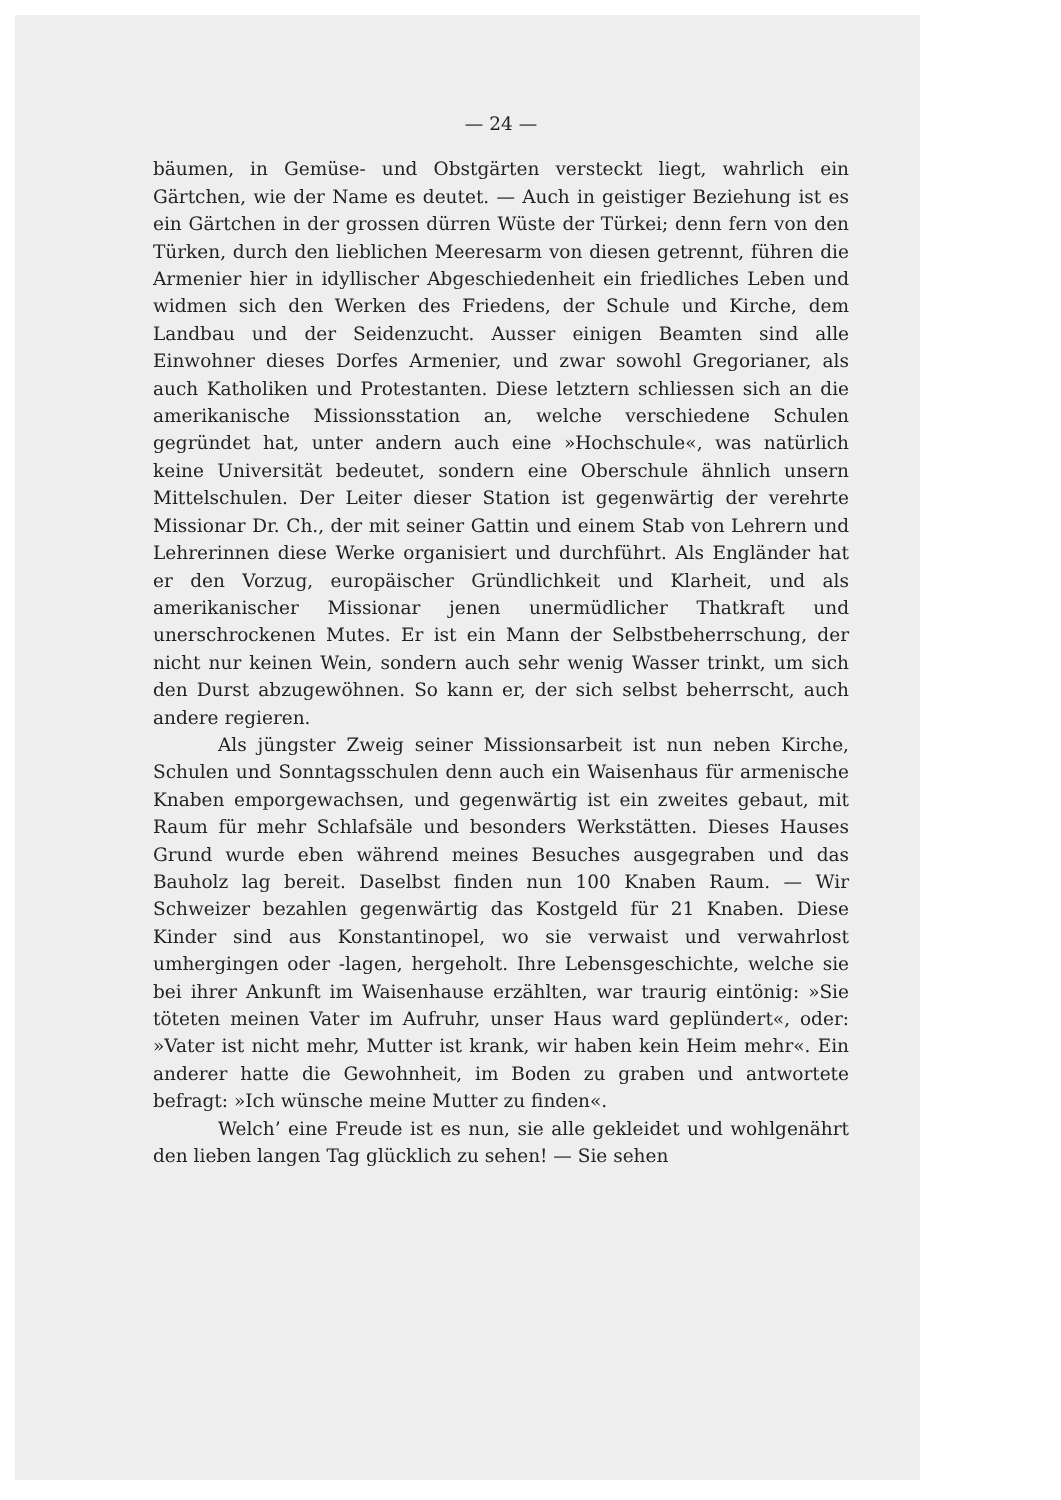— 24 —
bäumen, in Gemüse- und Obstgärten versteckt liegt, wahrlich ein Gärtchen, wie der Name es deutet. — Auch in geistiger Beziehung ist es ein Gärtchen in der grossen dürren Wüste der Türkei; denn fern von den Türken, durch den lieblichen Meeresarm von diesen getrennt, führen die Armenier hier in idyllischer Abgeschiedenheit ein friedliches Leben und widmen sich den Werken des Friedens, der Schule und Kirche, dem Landbau und der Seidenzucht. Ausser einigen Beamten sind alle Einwohner dieses Dorfes Armenier, und zwar sowohl Gregorianer, als auch Katholiken und Protestanten. Diese letztern schliessen sich an die amerikanische Missionsstation an, welche verschiedene Schulen gegründet hat, unter andern auch eine »Hochschule«, was natürlich keine Universität bedeutet, sondern eine Oberschule ähnlich unsern Mittelschulen. Der Leiter dieser Station ist gegenwärtig der verehrte Missionar Dr. Ch., der mit seiner Gattin und einem Stab von Lehrern und Lehrerinnen diese Werke organisiert und durchführt. Als Engländer hat er den Vorzug, europäischer Gründlichkeit und Klarheit, und als amerikanischer Missionar jenen unermüdlicher Thatkraft und unerschrockenen Mutes. Er ist ein Mann der Selbstbeherrschung, der nicht nur keinen Wein, sondern auch sehr wenig Wasser trinkt, um sich den Durst abzugewöhnen. So kann er, der sich selbst beherrscht, auch andere regieren.
Als jüngster Zweig seiner Missionsarbeit ist nun neben Kirche, Schulen und Sonntagsschulen denn auch ein Waisenhaus für armenische Knaben emporgewachsen, und gegenwärtig ist ein zweites gebaut, mit Raum für mehr Schlafsäle und besonders Werkstätten. Dieses Hauses Grund wurde eben während meines Besuches ausgegraben und das Bauholz lag bereit. Daselbst finden nun 100 Knaben Raum. — Wir Schweizer bezahlen gegenwärtig das Kostgeld für 21 Knaben. Diese Kinder sind aus Konstantinopel, wo sie verwaist und verwahrlost umhergingen oder -lagen, hergeholt. Ihre Lebensgeschichte, welche sie bei ihrer Ankunft im Waisenhause erzählten, war traurig eintönig: »Sie töteten meinen Vater im Aufruhr, unser Haus ward geplündert«, oder: »Vater ist nicht mehr, Mutter ist krank, wir haben kein Heim mehr«. Ein anderer hatte die Gewohnheit, im Boden zu graben und antwortete befragt: »Ich wünsche meine Mutter zu finden«.
Welch’ eine Freude ist es nun, sie alle gekleidet und wohlgenährt den lieben langen Tag glücklich zu sehen! — Sie sehen